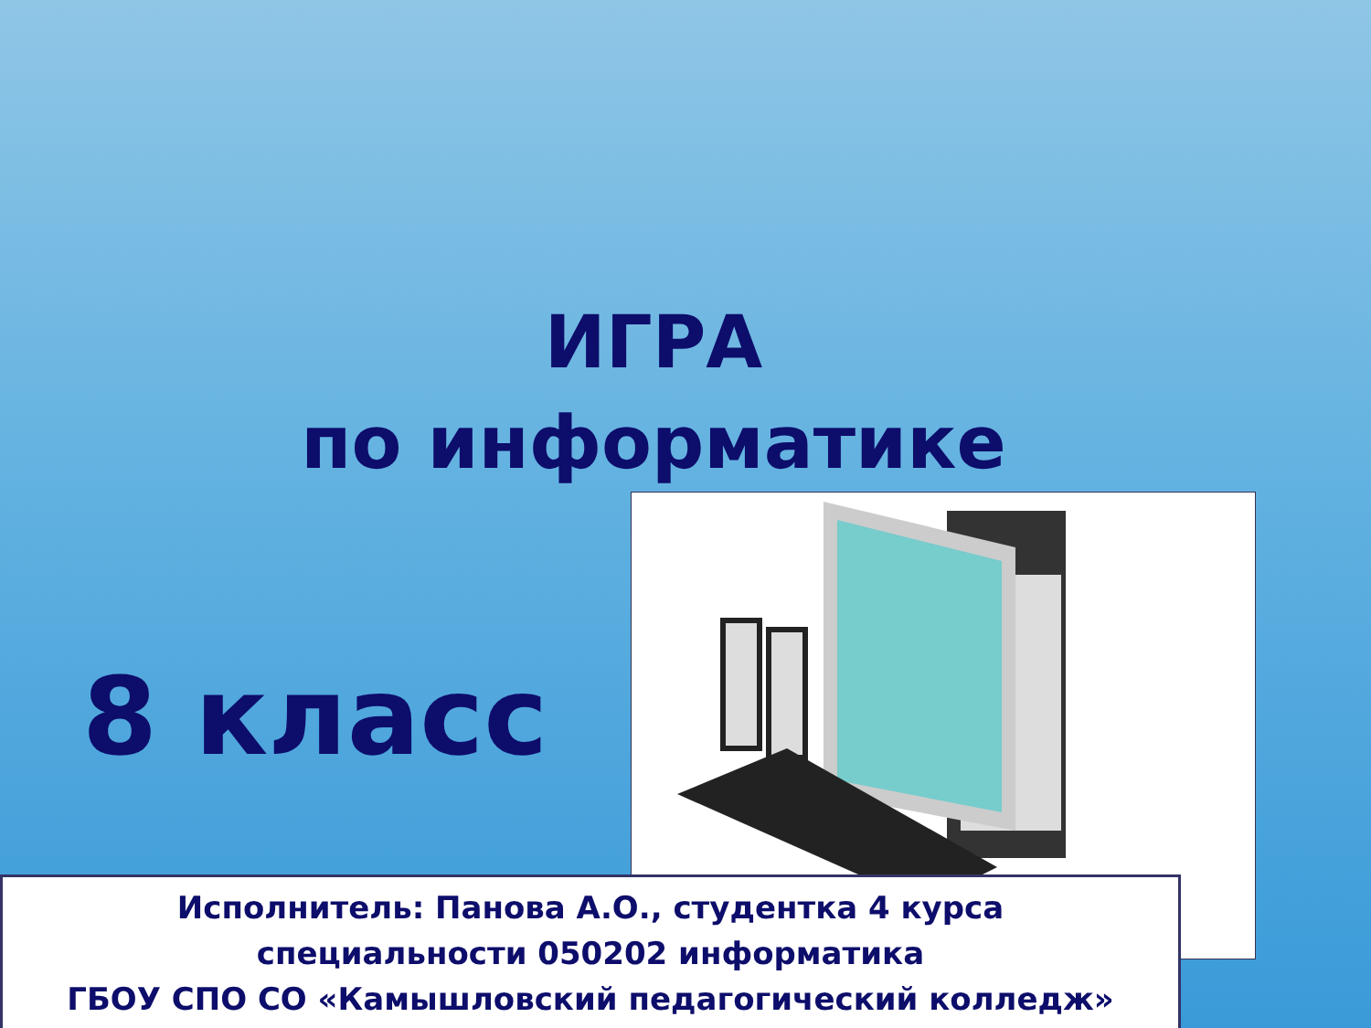ИГРА
по информатике
8 класс
Исполнитель: Панова А.О., студентка 4 курса
специальности 050202 информатика
ГБОУ СПО СО «Камышловский педагогический колледж»